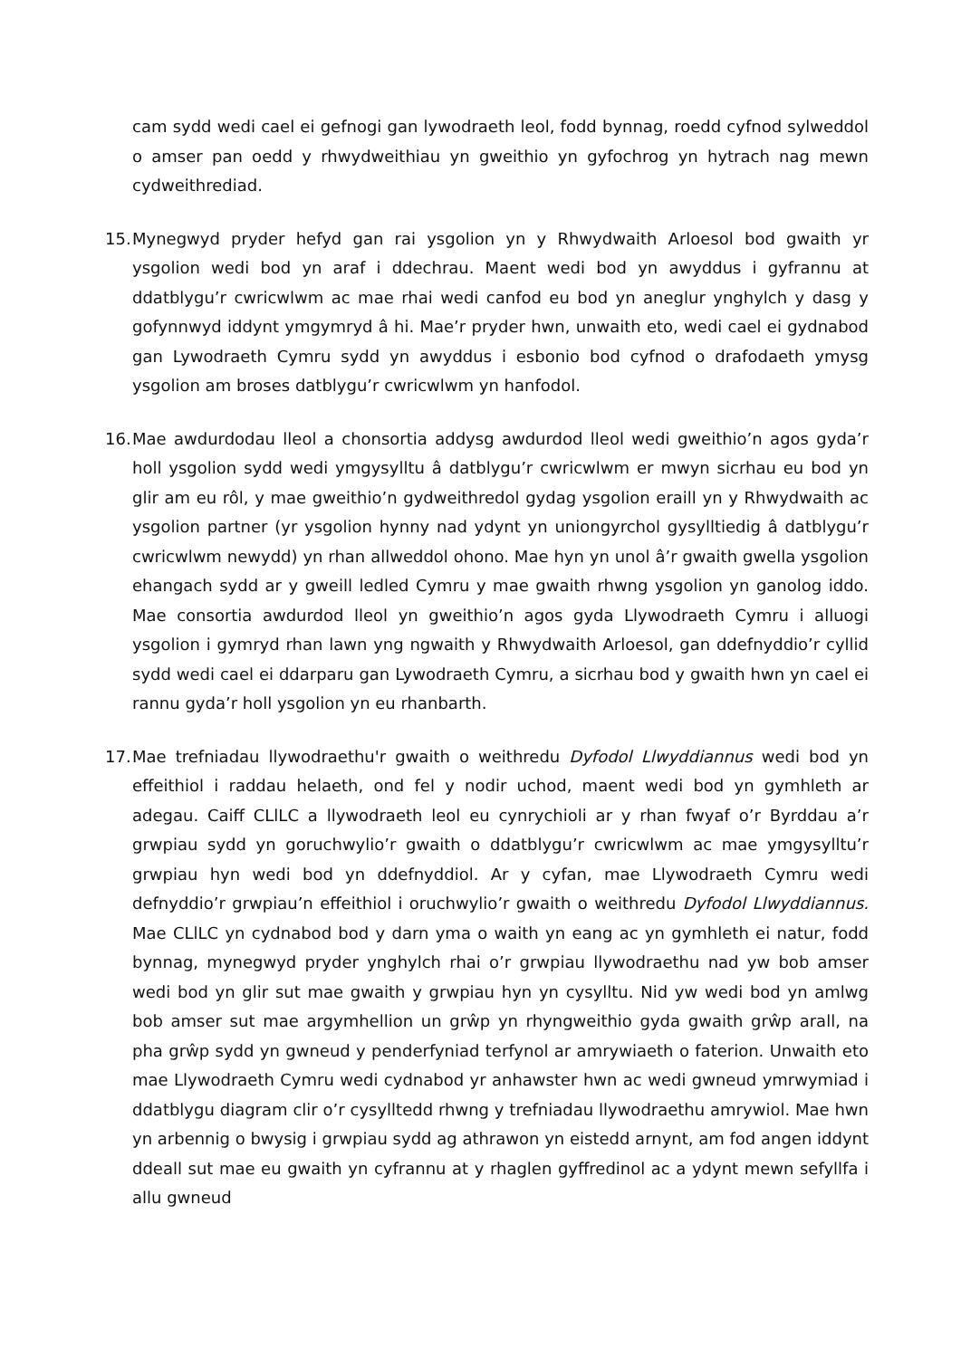cam sydd wedi cael ei gefnogi gan lywodraeth leol, fodd bynnag, roedd cyfnod sylweddol o amser pan oedd y rhwydweithiau yn gweithio yn gyfochrog yn hytrach nag mewn cydweithrediad.
15.
Mynegwyd pryder hefyd gan rai ysgolion yn y Rhwydwaith Arloesol bod gwaith yr ysgolion wedi bod yn araf i ddechrau. Maent wedi bod yn awyddus i gyfrannu at ddatblygu’r cwricwlwm ac mae rhai wedi canfod eu bod yn aneglur ynghylch y dasg y gofynnwyd iddynt ymgymryd â hi. Mae’r pryder hwn, unwaith eto, wedi cael ei gydnabod gan Lywodraeth Cymru sydd yn awyddus i esbonio bod cyfnod o drafodaeth ymysg ysgolion am broses datblygu’r cwricwlwm yn hanfodol.
16.
Mae awdurdodau lleol a chonsortia addysg awdurdod lleol wedi gweithio’n agos gyda’r holl ysgolion sydd wedi ymgysylltu â datblygu’r cwricwlwm er mwyn sicrhau eu bod yn glir am eu rôl, y mae gweithio’n gydweithredol gydag ysgolion eraill yn y Rhwydwaith ac ysgolion partner (yr ysgolion hynny nad ydynt yn uniongyrchol gysylltiedig â datblygu’r cwricwlwm newydd) yn rhan allweddol ohono. Mae hyn yn unol â’r gwaith gwella ysgolion ehangach sydd ar y gweill ledled Cymru y mae gwaith rhwng ysgolion yn ganolog iddo. Mae consortia awdurdod lleol yn gweithio’n agos gyda Llywodraeth Cymru i alluogi ysgolion i gymryd rhan lawn yng ngwaith y Rhwydwaith Arloesol, gan ddefnyddio’r cyllid sydd wedi cael ei ddarparu gan Lywodraeth Cymru, a sicrhau bod y gwaith hwn yn cael ei rannu gyda’r holl ysgolion yn eu rhanbarth.
17.
Mae trefniadau llywodraethu'r gwaith o weithredu Dyfodol Llwyddiannus wedi bod yn effeithiol i raddau helaeth, ond fel y nodir uchod, maent wedi bod yn gymhleth ar adegau. Caiff CLlLC a llywodraeth leol eu cynrychioli ar y rhan fwyaf o’r Byrddau a’r grwpiau sydd yn goruchwylio’r gwaith o ddatblygu’r cwricwlwm ac mae ymgysylltu’r grwpiau hyn wedi bod yn ddefnyddiol. Ar y cyfan, mae Llywodraeth Cymru wedi defnyddio’r grwpiau’n effeithiol i oruchwylio’r gwaith o weithredu Dyfodol Llwyddiannus. Mae CLlLC yn cydnabod bod y darn yma o waith yn eang ac yn gymhleth ei natur, fodd bynnag, mynegwyd pryder ynghylch rhai o’r grwpiau llywodraethu nad yw bob amser wedi bod yn glir sut mae gwaith y grwpiau hyn yn cysylltu. Nid yw wedi bod yn amlwg bob amser sut mae argymhellion un grŵp yn rhyngweithio gyda gwaith grŵp arall, na pha grŵp sydd yn gwneud y penderfyniad terfynol ar amrywiaeth o faterion. Unwaith eto mae Llywodraeth Cymru wedi cydnabod yr anhawster hwn ac wedi gwneud ymrwymiad i ddatblygu diagram clir o’r cysylltedd rhwng y trefniadau llywodraethu amrywiol. Mae hwn yn arbennig o bwysig i grwpiau sydd ag athrawon yn eistedd arnynt, am fod angen iddynt ddeall sut mae eu gwaith yn cyfrannu at y rhaglen gyffredinol ac a ydynt mewn sefyllfa i allu gwneud